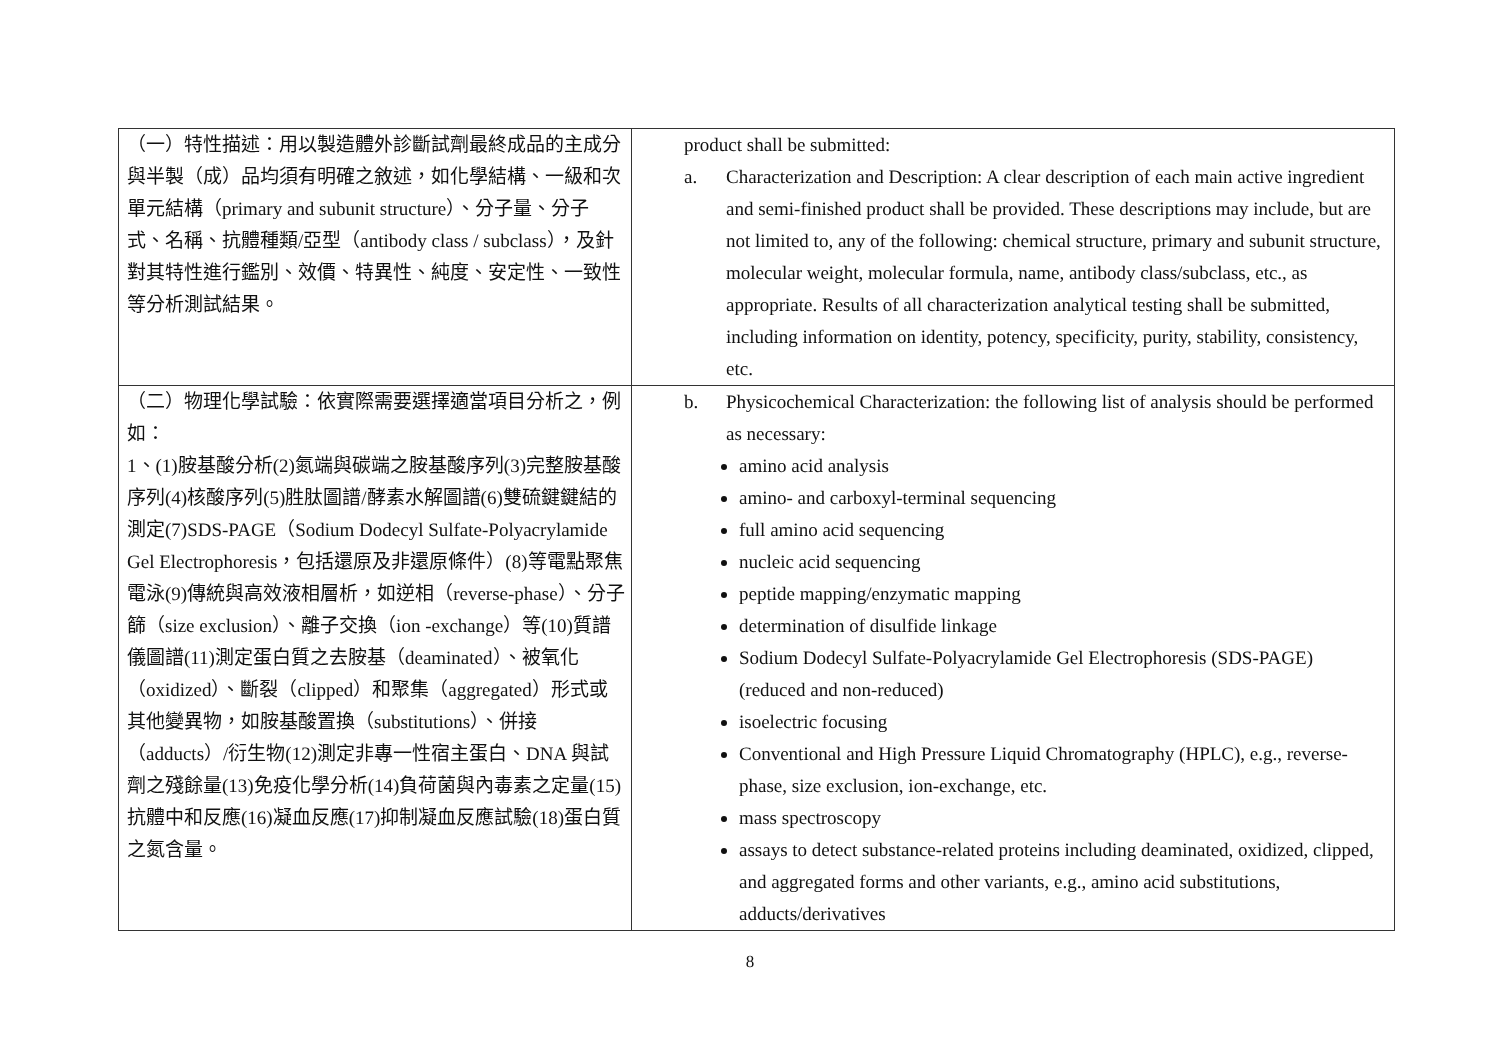| （一）特性描述：用以製造體外診斷試劑最終成品的主成分與半製（成）品均須有明確之敘述，如化學結構、一級和次單元結構（primary and subunit structure）、分子量、分子式、名稱、抗體種類/亞型（antibody class / subclass），及針對其特性進行鑑別、效價、特異性、純度、安定性、一致性等分析測試結果。 | product shall be submitted: a. Characterization and Description: A clear description of each main active ingredient and semi-finished product shall be provided. These descriptions may include, but are not limited to, any of the following: chemical structure, primary and subunit structure, molecular weight, molecular formula, name, antibody class/subclass, etc., as appropriate. Results of all characterization analytical testing shall be submitted, including information on identity, potency, specificity, purity, stability, consistency, etc. |
| （二）物理化學試驗：依實際需要選擇適當項目分析之，例如： 1、(1)胺基酸分析(2)氮端與碳端之胺基酸序列(3)完整胺基酸序列(4)核酸序列(5)胜肽圖譜/酵素水解圖譜(6)雙硫鍵鍵結的測定(7)SDS-PAGE（Sodium Dodecyl Sulfate-Polyacrylamide Gel Electrophoresis，包括還原及非還原條件）(8)等電點聚焦電泳(9)傳統與高效液相層析，如逆相（reverse-phase）、分子篩（size exclusion）、離子交換（ion -exchange）等(10)質譜儀圖譜(11)測定蛋白質之去胺基（deaminated）、被氧化（oxidized）、斷裂（clipped）和聚集（aggregated）形式或其他變異物，如胺基酸置換（substitutions）、併接（adducts）/衍生物(12)測定非專一性宿主蛋白、DNA 與試劑之殘餘量(13)免疫化學分析(14)負荷菌與內毒素之定量(15)抗體中和反應(16)凝血反應(17)抑制凝血反應試驗(18)蛋白質之氮含量。 | b. Physicochemical Characterization: the following list of analysis should be performed as necessary: amino acid analysis amino- and carboxyl-terminal sequencing full amino acid sequencing nucleic acid sequencing peptide mapping/enzymatic mapping determination of disulfide linkage Sodium Dodecyl Sulfate-Polyacrylamide Gel Electrophoresis (SDS-PAGE) (reduced and non-reduced) isoelectric focusing Conventional and High Pressure Liquid Chromatography (HPLC), e.g., reverse-phase, size exclusion, ion-exchange, etc. mass spectroscopy assays to detect substance-related proteins including deaminated, oxidized, clipped, and aggregated forms and other variants, e.g., amino acid substitutions, adducts/derivatives |
8